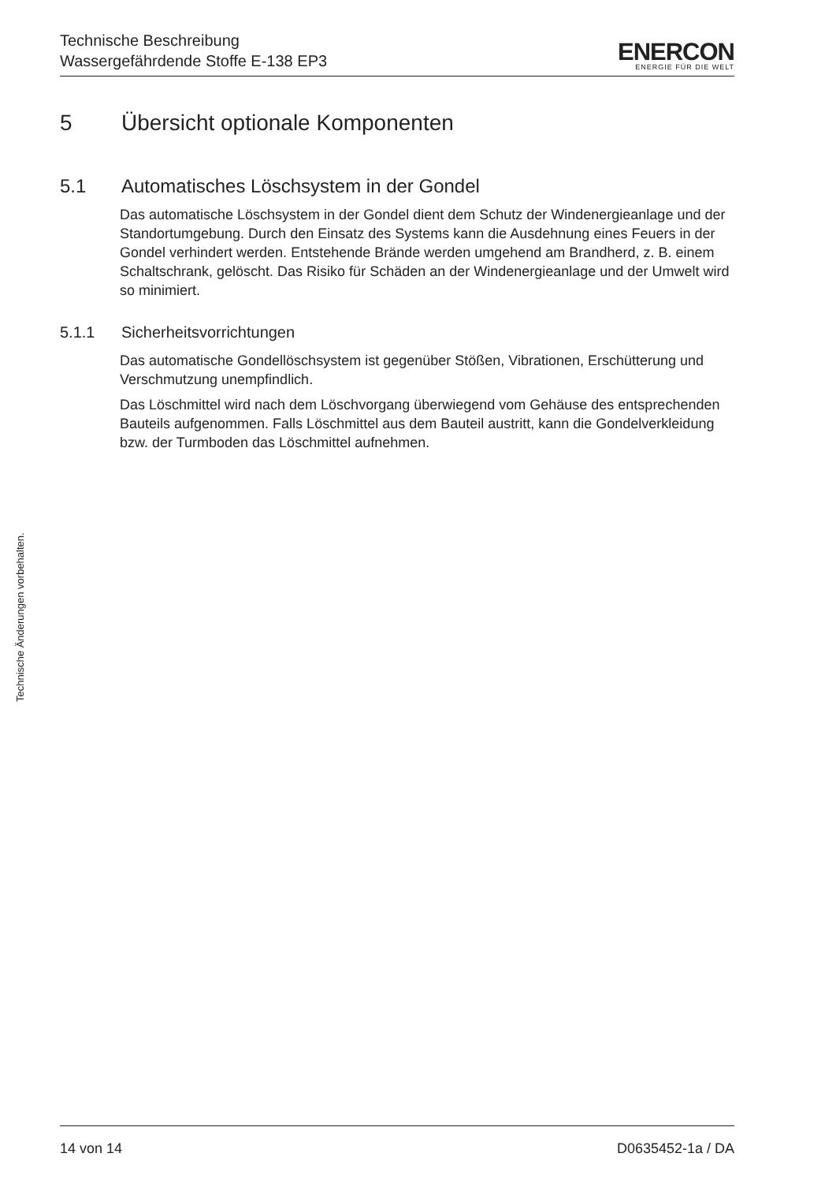Technische Beschreibung
Wassergefährdende Stoffe E-138 EP3
ENERCON
ENERGIE FÜR DIE WELT
Technische Änderungen vorbehalten.
5 Übersicht optionale Komponenten
5.1 Automatisches Löschsystem in der Gondel
Das automatische Löschsystem in der Gondel dient dem Schutz der Windenergieanlage und der Standortumgebung. Durch den Einsatz des Systems kann die Ausdehnung eines Feuers in der Gondel verhindert werden. Entstehende Brände werden umgehend am Brandherd, z. B. einem Schaltschrank, gelöscht. Das Risiko für Schäden an der Windenergieanlage und der Umwelt wird so minimiert.
5.1.1 Sicherheitsvorrichtungen
Das automatische Gondellöschsystem ist gegenüber Stößen, Vibrationen, Erschütterung und Verschmutzung unempfindlich.
Das Löschmittel wird nach dem Löschvorgang überwiegend vom Gehäuse des entsprechenden Bauteils aufgenommen. Falls Löschmittel aus dem Bauteil austritt, kann die Gondelverkleidung bzw. der Turmboden das Löschmittel aufnehmen.
14 von 14 D0635452-1a / DA